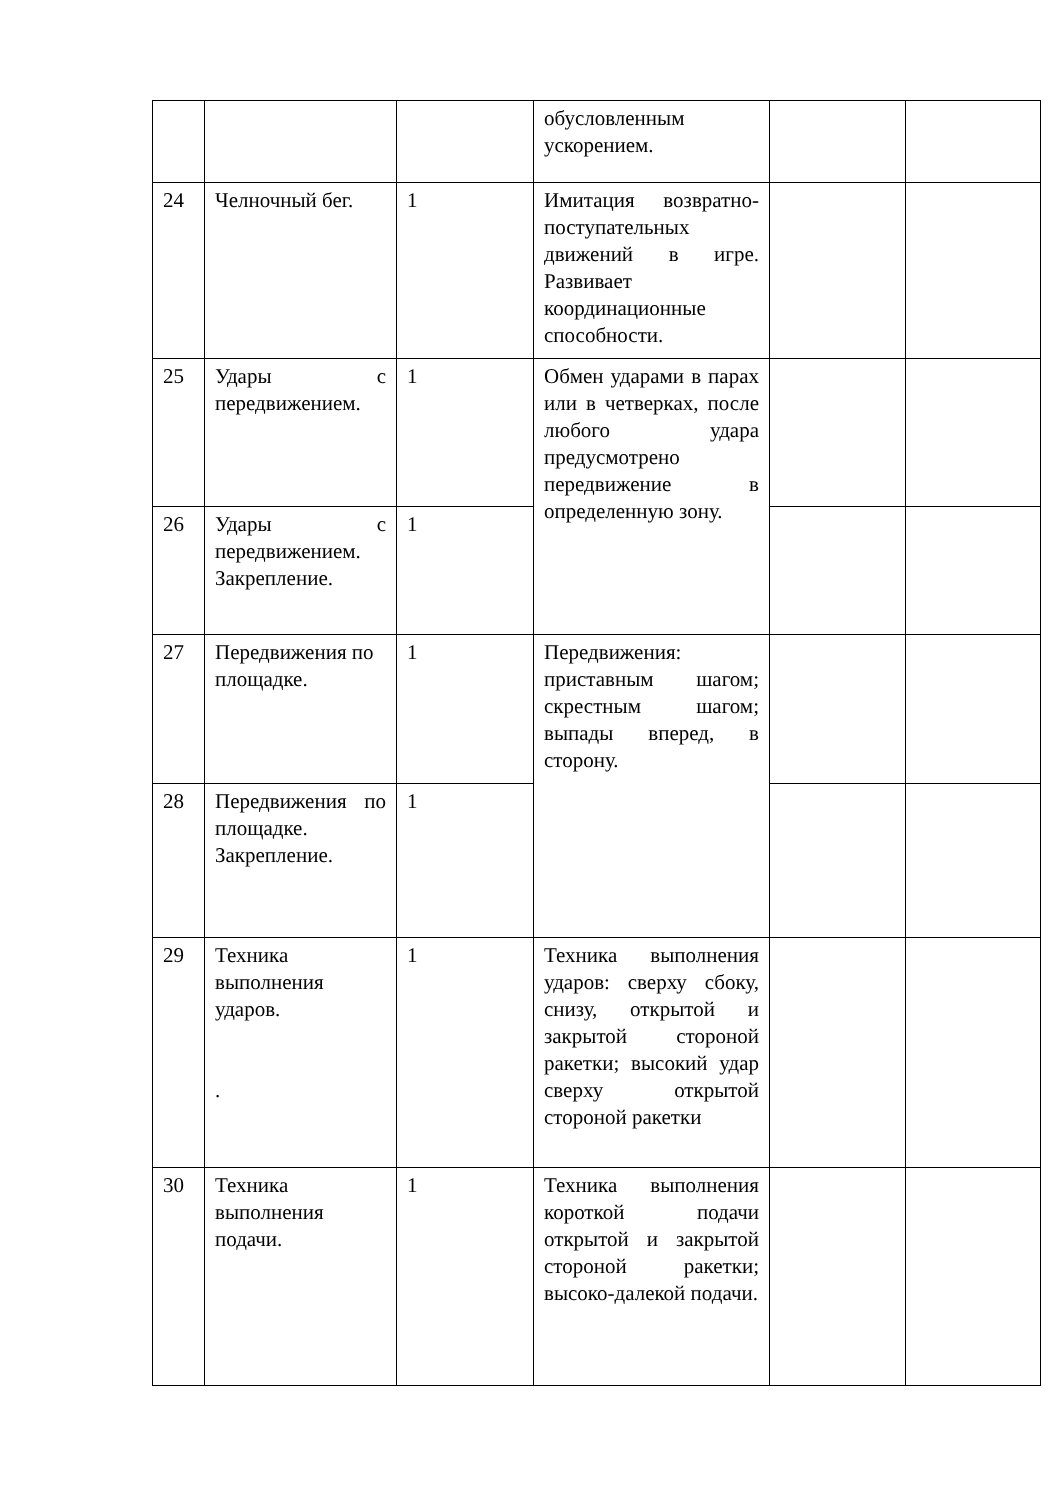| | | | обусловленным ускорением. | | |
| 24 | Челночный бег. | 1 | Имитация возвратно-поступательных движений в игре. Развивает координационные способности. | | |
| 25 | Удары с передвижением. | 1 | Обмен ударами в парах или в четверках, после любого удара предусмотрено передвижение в определенную зону. | | |
| 26 | Удары с передвижением. Закрепление. | 1 | | | |
| 27 | Передвижения по площадке. | 1 | Передвижения: приставным шагом; скрестным шагом; выпады вперед, в сторону. | | |
| 28 | Передвижения по площадке. Закрепление. | 1 | | | |
| 29 | Техника выполнения ударов. . | 1 | Техника выполнения ударов: сверху сбоку, снизу, открытой и закрытой стороной ракетки; высокий удар сверху открытой стороной ракетки | | |
| 30 | Техника выполнения подачи. | 1 | Техника выполнения короткой подачи открытой и закрытой стороной ракетки; высоко-далекой подачи. | | |